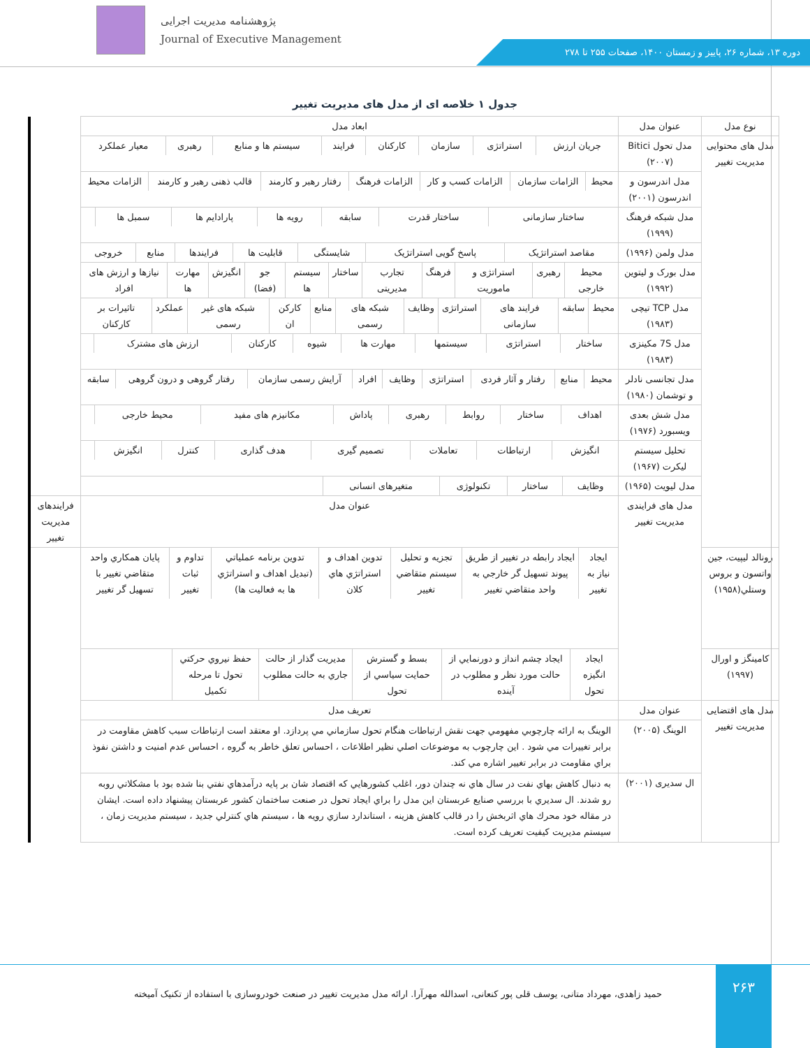پژوهشنامه مدیریت اجرایی
Journal of Executive Management
دوره ۱۳، شماره ۲۶، پاییز و زمستان ۱۴۰۰، صفحات ۲۵۵ تا ۲۷۸
جدول ۱ خلاصه ای از مدل های مدیریت تغییر
| نوع مدل | عنوان مدل | ابعاد مدل | |
| --- | --- | --- | --- |
| مدل های محتوایی مدیریت تغییر | مدل تحول Bitici (۲۰۰۷) | / جریان ارزش / استراتژی / سازمان / کارکنان / فرایند / سیستم ها و منابع / رهبری / معیار عملکرد / | |
| | مدل اندرسون و اندرسون (۲۰۰۱) | / محیط / الزامات سازمان / الزامات کسب و کار / الزامات فرهنگ / رفتار رهبر و کارمند / قالب ذهنی رهبر و کارمند / الزامات محیط / | |
| | مدل شبکه فرهنگ (۱۹۹۹) | / ساختار سازمانی / ساختار قدرت / سابقه / رویه ها / پارادایم ها / سمبل ها / / | |
| | مدل ولمن (۱۹۹۶) | / مقاصد استراتژیک / پاسخ گویی استراتژیک / شایستگی / قابلیت ها / فرایندها / منابع / خروجی / | |
| | مدل بورک و لیتوین (۱۹۹۲) | / محیط خارجی / رهبری / استراتژی و ماموریت / فرهنگ / تجارب مدیریتی / ساختار / سیستم ها / جو (فضا) / انگیزش / مهارت ها / نیازها و ارزش های افراد / | |
| | مدل TCP تیچی (۱۹۸۳) | / محیط / سابقه / فرایند های سازمانی / استراتژی / وظایف / شبکه های رسمی / منابع / کارکن ان / شبکه های غیر رسمی / عملکرد / تاثیرات بر کارکنان / | |
| | مدل 7S مکینزی (۱۹۸۳) | / ساختار / استراتژی / سیستمها / مهارت ها / شیوه / کارکنان / ارزش های مشترک / / | |
| | مدل تجانسی نادلر و توشمان (۱۹۸۰) | / محیط / منابع / رفتار و آثار فردی / استراتژی / وظایف / افراد / آرایش رسمی سازمان / رفتار گروهی و درون گروهی / سابقه / | |
| | مدل شش بعدی ویسبورد (۱۹۷۶) | / اهداف / ساختار / روابط / رهبری / پاداش / مکانیزم های مفید / محیط خارجی / / | |
| | تحلیل سیستم لیکرت (۱۹۶۷) | / انگیزش / ارتباطات / تعاملات / تصمیم گیری / هدف گذاری / کنترل / انگیزش / / | |
| | مدل لیویت (۱۹۶۵) | / وظایف / ساختار / تکنولوژی / متغیرهای انسانی / / | |
| | مدل های فرایندی مدیریت تغییر | عنوان مدل | فرایندهای مدیریت تغییر |
| رونالد لیپیت، جين واتسون و بروس وستلي(۱۹۵۸) | | / ايجاد نياز به تغيير / ايجاد رابطه در تغيير از طريق پيوند تسهيل گر خارجي به واحد متقاضي تغيير / تجزيه و تحليل سيستم متقاضي تغيير / تدوين اهداف و استراتژي هاي كلان / تدوين برنامه عملياتي (تبديل اهداف و استراتژي ها به فعاليت ها) / تداوم و ثبات تغيير / پايان همكاري واحد متقاضي تغيير با تسهيل گر تغيير / | |
| کامینگز و اورال (۱۹۹۷) | | / ايجاد انگيزه تحول / ايجاد چشم انداز و دورنمايي از حالت مورد نظر و مطلوب در آينده / بسط و گسترش حمايت سياسي از تحول / مديريت گذار از حالت جاري به حالت مطلوب / حفظ نيروي حركتي تحول تا مرحله تكميل / / | |
| مدل های اقتضایی مدیریت تغییر | عنوان مدل | تعریف مدل | |
| | الوینگ (۲۰۰۵) | الوينگ به ارائه چارچوبي مفهومي جهت نقش ارتباطات هنگام تحول سازماني مي پردازد. او معتقد است ارتباطات سبب كاهش مقاومت در برابر تغييرات مي شود . اين چارچوب به موضوعات اصلي نظير اطلاعات ، احساس تعلق خاطر به گروه ، احساس عدم امنيت و داشتن نفوذ براي مقاومت در برابر تغيير اشاره مي كند. | |
| | ال سدیری (۲۰۰۱) | به دنبال كاهش بهاي نفت در سال هاي نه چندان دور، اغلب كشورهايي كه اقتصاد شان بر پايه درآمدهاي نفتي بنا شده بود با مشكلاتي روبه رو شدند. ال سديري با بررسي صنايع عربستان اين مدل را براي ايجاد تحول در صنعت ساختمان كشور عربستان پيشنهاد داده است. ايشان در مقاله خود محرك هاي اثربخش را در قالب كاهش هزينه ، استاندارد سازي رويه ها ، سيستم هاي كنترلي جديد ، سيستم مديريت زمان ، سيستم مديريت كيفيت تعريف كرده است. | |
۲۶۳
حمید زاهدی، مهرداد متانی، یوسف قلی پور کنعانی، اسدالله مهرآرا. ارائه مدل مدیریت تغییر در صنعت خودروسازی با استفاده از تکنیک آمیخته